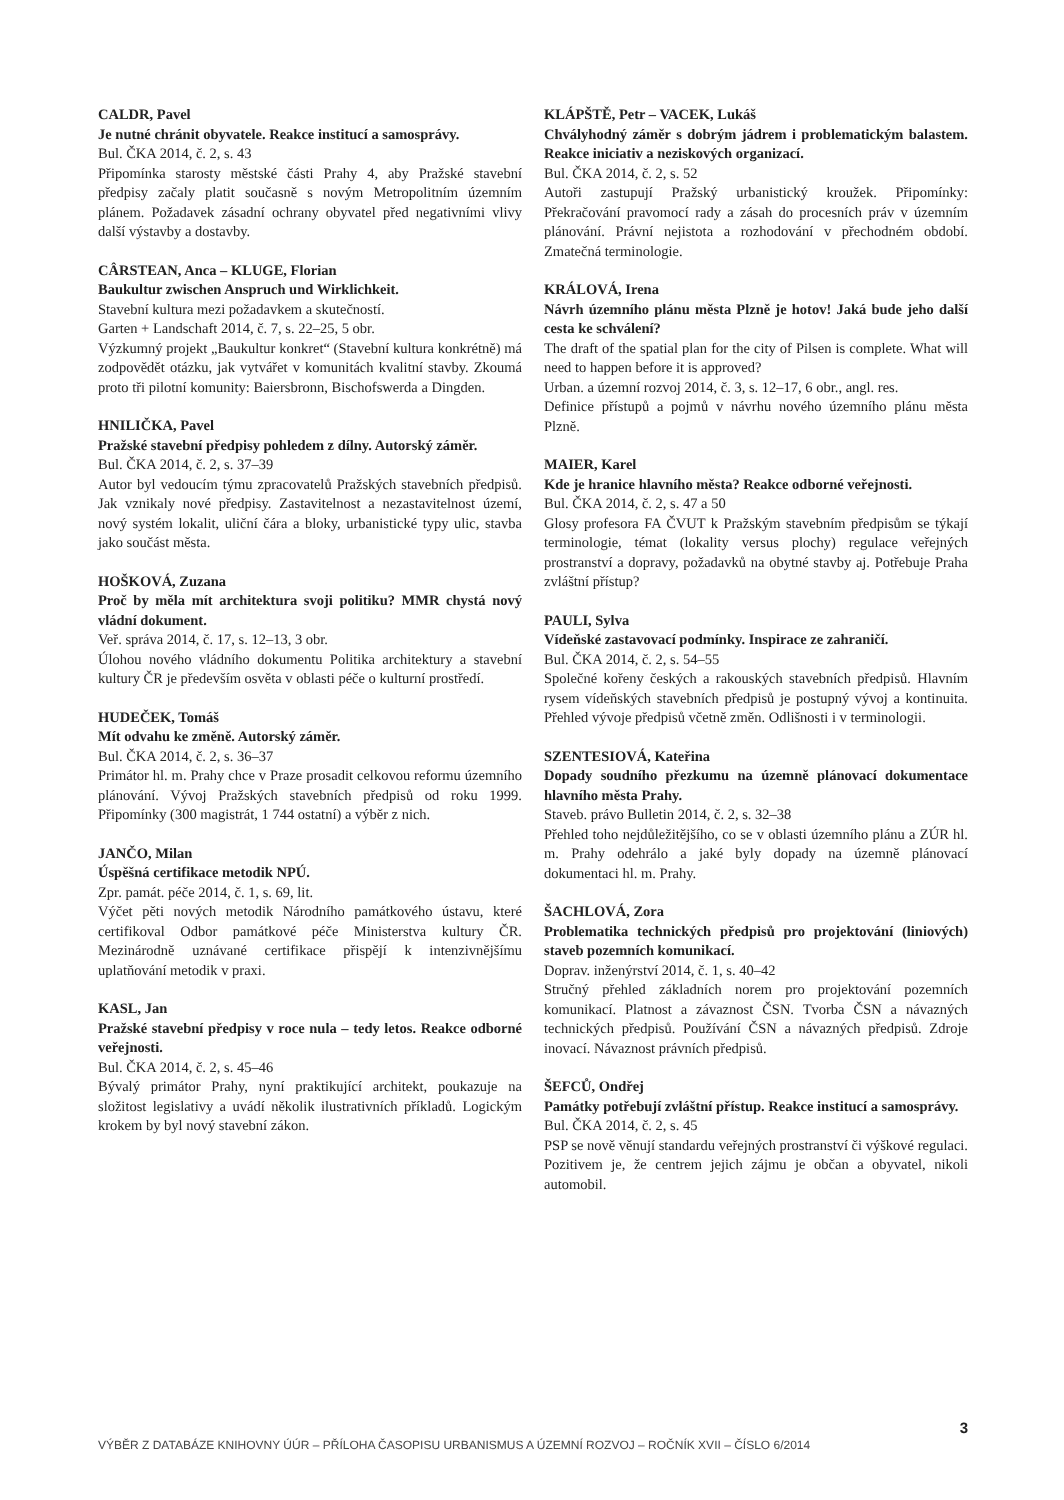CALDR, Pavel
Je nutné chránit obyvatele. Reakce institucí a samosprávy.
Bul. ČKA 2014, č. 2, s. 43
Připomínka starosty městské části Prahy 4, aby Pražské stavební předpisy začaly platit současně s novým Metropolitním územním plánem. Požadavek zásadní ochrany obyvatel před negativními vlivy další výstavby a dostavby.
CÂRSTEAN, Anca – KLUGE, Florian
Baukultur zwischen Anspruch und Wirklichkeit.
Stavební kultura mezi požadavkem a skutečností.
Garten + Landschaft 2014, č. 7, s. 22–25, 5 obr.
Výzkumný projekt „Baukultur konkret“ (Stavební kultura konkrétně) má zodpovědět otázku, jak vytvářet v komunitách kvalitní stavby. Zkoumá proto tři pilotní komunity: Baiersbronn, Bischofswerda a Dingden.
HNILIČKA, Pavel
Pražské stavební předpisy pohledem z dílny. Autorský záměr.
Bul. ČKA 2014, č. 2, s. 37–39
Autor byl vedoucím týmu zpracovatelů Pražských stavebních předpisů. Jak vznikaly nové předpisy. Zastavitelnost a nezastavitelnost území, nový systém lokalit, uliční čára a bloky, urbanistické typy ulic, stavba jako součást města.
HOŠKOVÁ, Zuzana
Proč by měla mít architektura svoji politiku? MMR chystá nový vládní dokument.
Veř. správa 2014, č. 17, s. 12–13, 3 obr.
Úlohou nového vládního dokumentu Politika architektury a stavební kultury ČR je především osvěta v oblasti péče o kulturní prostředí.
HUDEČEK, Tomáš
Mít odvahu ke změně. Autorský záměr.
Bul. ČKA 2014, č. 2, s. 36–37
Primátor hl. m. Prahy chce v Praze prosadit celkovou reformu územního plánování. Vývoj Pražských stavebních předpisů od roku 1999. Připomínky (300 magistrát, 1 744 ostatní) a výběr z nich.
JANČO, Milan
Úspěšná certifikace metodik NPÚ.
Zpr. památ. péče 2014, č. 1, s. 69, lit.
Výčet pěti nových metodik Národního památkového ústavu, které certifikoval Odbor památkové péče Ministerstva kultury ČR. Mezinárodně uznávané certifikace přispějí k intenzivnějšímu uplatňování metodik v praxi.
KASL, Jan
Pražské stavební předpisy v roce nula – tedy letos. Reakce odborné veřejnosti.
Bul. ČKA 2014, č. 2, s. 45–46
Bývalý primátor Prahy, nyní praktikující architekt, poukazuje na složitost legislativy a uvádí několik ilustrativních příkladů. Logickým krokem by byl nový stavební zákon.
KLÁPŠTĚ, Petr – VACEK, Lukáš
Chvályhodný záměr s dobrým jádrem i problematickým balastem. Reakce iniciativ a neziskových organizací.
Bul. ČKA 2014, č. 2, s. 52
Autoři zastupují Pražský urbanistický kroužek. Připomínky: Překračování pravomocí rady a zásah do procesních práv v územním plánování. Právní nejistota a rozhodování v přechodném období. Zmatečná terminologie.
KRÁLOVÁ, Irena
Návrh územního plánu města Plzně je hotov! Jaká bude jeho další cesta ke schválení?
The draft of the spatial plan for the city of Pilsen is complete. What will need to happen before it is approved?
Urban. a územní rozvoj 2014, č. 3, s. 12–17, 6 obr., angl. res.
Definice přístupů a pojmů v návrhu nového územního plánu města Plzně.
MAIER, Karel
Kde je hranice hlavního města? Reakce odborné veřejnosti.
Bul. ČKA 2014, č. 2, s. 47 a 50
Glosy profesora FA ČVUT k Pražským stavebním předpisům se týkají terminologie, témat (lokality versus plochy) regulace veřejných prostranství a dopravy, požadavků na obytné stavby aj. Potřebuje Praha zvláštní přístup?
PAULI, Sylva
Vídeňské zastavovací podmínky. Inspirace ze zahraničí.
Bul. ČKA 2014, č. 2, s. 54–55
Společné kořeny českých a rakouských stavebních předpisů. Hlavním rysem vídeňských stavebních předpisů je postupný vývoj a kontinuita. Přehled vývoje předpisů včetně změn. Odlišnosti i v terminologii.
SZENTESIOVÁ, Kateřina
Dopady soudního přezkumu na územně plánovací dokumentace hlavního města Prahy.
Staveb. právo Bulletin 2014, č. 2, s. 32–38
Přehled toho nejdůležitějšího, co se v oblasti územního plánu a ZÚR hl. m. Prahy odehrálo a jaké byly dopady na územně plánovací dokumentaci hl. m. Prahy.
ŠACHLOVÁ, Zora
Problematika technických předpisů pro projektování (liniových) staveb pozemních komunikací.
Doprav. inženýrství 2014, č. 1, s. 40–42
Stručný přehled základních norem pro projektování pozemních komunikací. Platnost a závaznost ČSN. Tvorba ČSN a návazných technických předpisů. Používání ČSN a návazných předpisů. Zdroje inovací. Návaznost právních předpisů.
ŠEFCŮ, Ondřej
Památky potřebují zvláštní přístup. Reakce institucí a samosprávy.
Bul. ČKA 2014, č. 2, s. 45
PSP se nově věnují standardu veřejných prostranství či výškové regulaci. Pozitivem je, že centrem jejich zájmu je občan a obyvatel, nikoli automobil.
3
VÝBĚR Z DATABÁZE KNIHOVNY ÚÚR – PŘÍLOHA ČASOPISU URBANISMUS A ÚZEMNÍ ROZVOJ – ROČNÍK XVII – ČÍSLO 6/2014